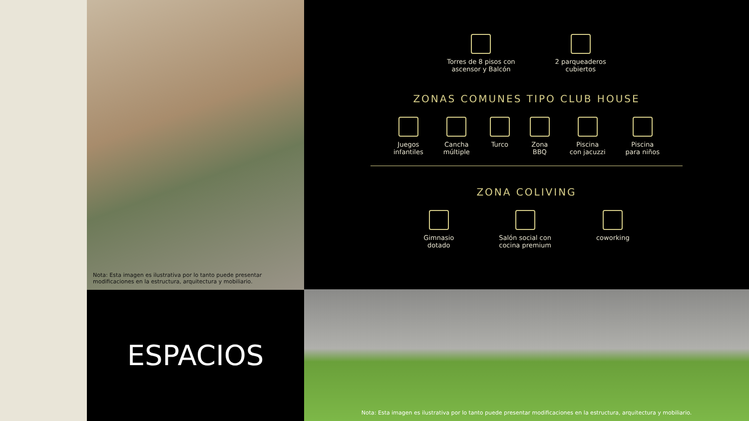Nota: Esta imagen es ilustrativa por lo tanto puede presentar
modificaciones en la estructura, arquitectura y mobiliario.
ESPACIOS
Torres de 8 pisos con
ascensor y Balcón
2 parqueaderos
cubiertos
ZONAS COMUNES TIPO CLUB HOUSE
Juegos
infantiles
Cancha
múltiple
Turco Zona
BBQ
Piscina
con jacuzzi
Piscina
para niños
ZONA COLIVING
Gimnasio
dotado
Salón social con
cocina premium
coworking
Nota: Esta imagen es ilustrativa por lo tanto puede presentar modificaciones en la estructura, arquitectura y mobiliario.